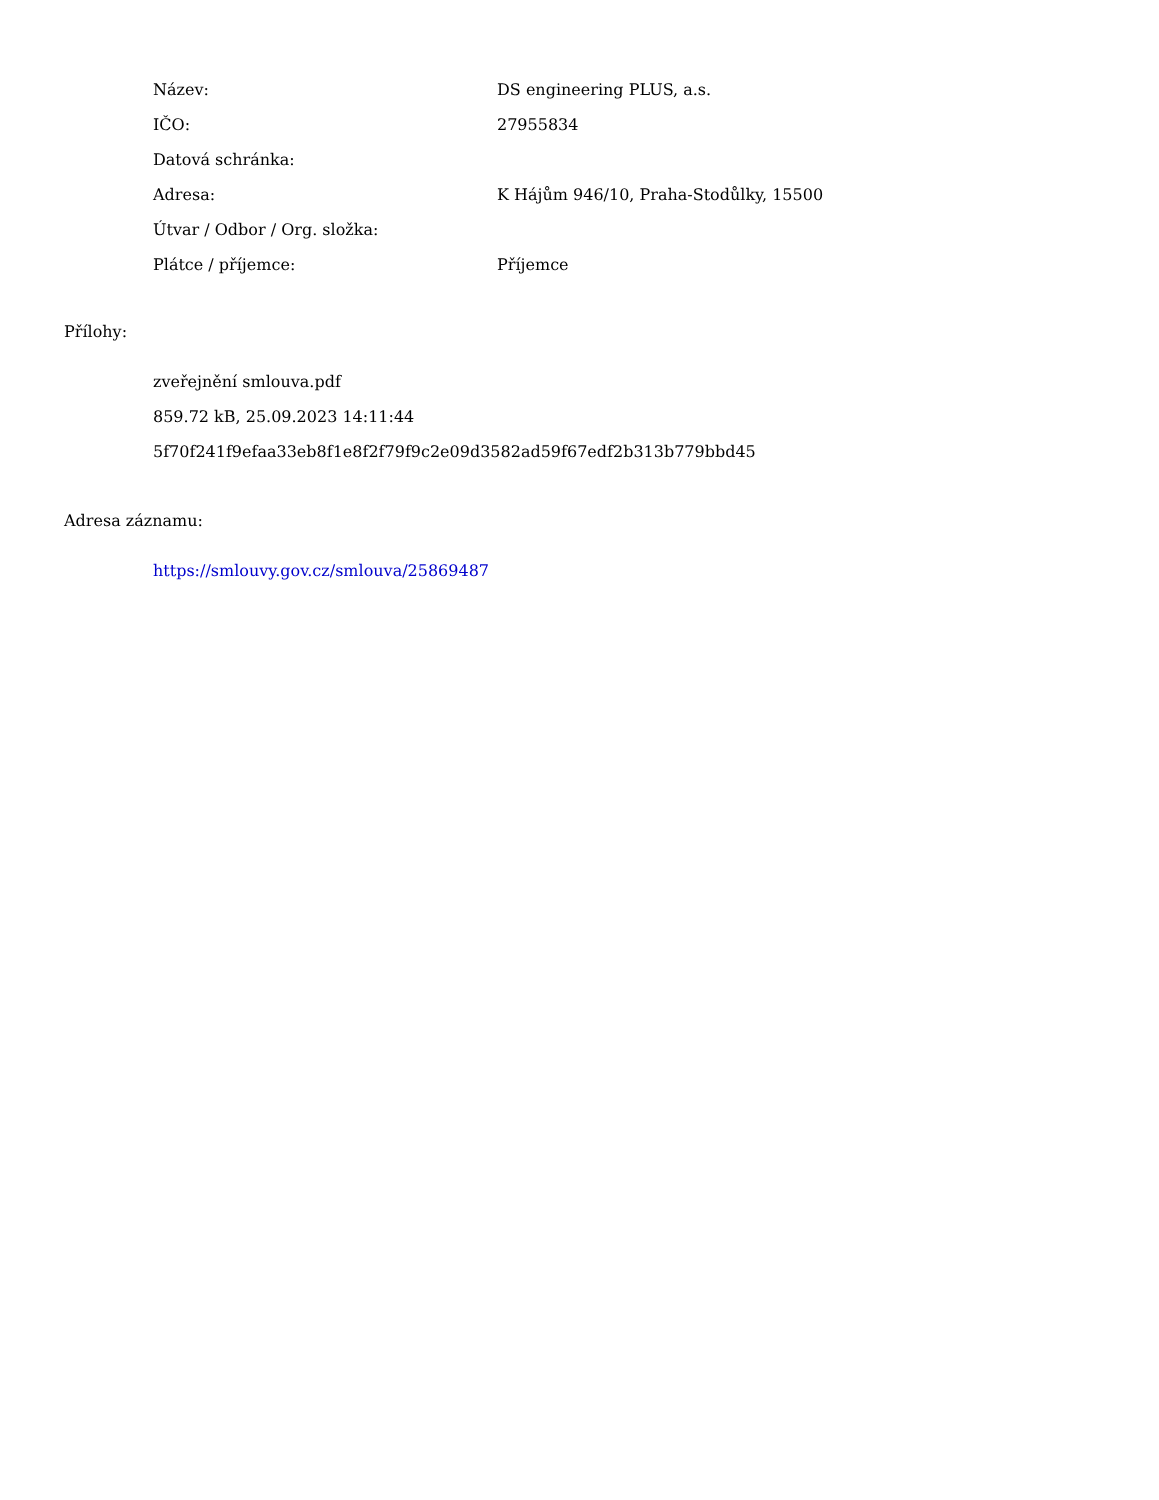| Název: | DS engineering PLUS, a.s. |
| IČO: | 27955834 |
| Datová schránka: | |
| Adresa: | K Hájům 946/10, Praha-Stodůlky, 15500 |
| Útvar / Odbor / Org. složka: | |
| Plátce / příjemce: | Příjemce |
Přílohy:
zveřejnění smlouva.pdf
859.72 kB, 25.09.2023 14:11:44
5f70f241f9efaa33eb8f1e8f2f79f9c2e09d3582ad59f67edf2b313b779bbd45
Adresa záznamu:
https://smlouvy.gov.cz/smlouva/25869487